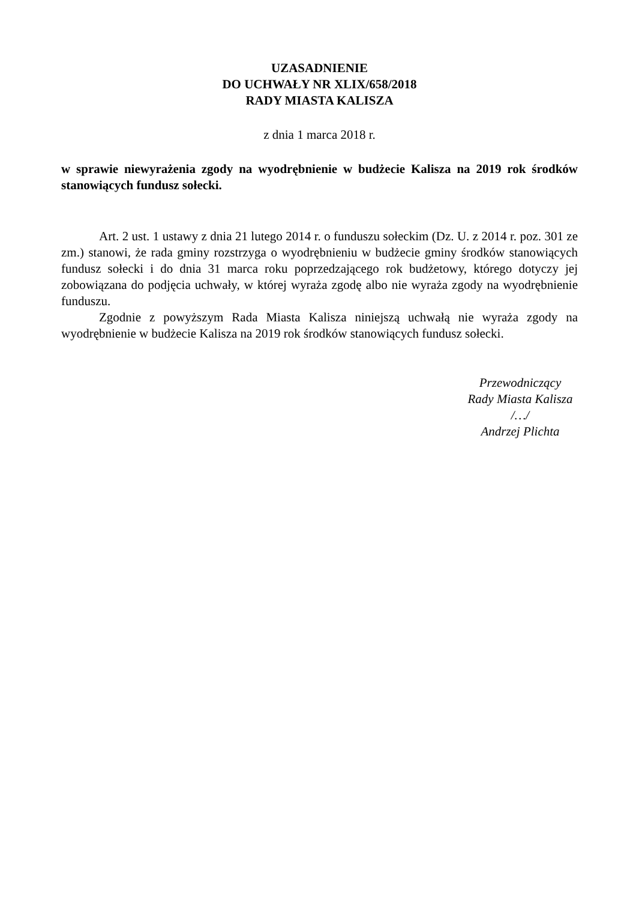UZASADNIENIE
DO UCHWAŁY NR XLIX/658/2018
RADY MIASTA KALISZA
z dnia 1 marca 2018 r.
w sprawie niewyrażenia zgody na wyodrębnienie w budżecie Kalisza na 2019 rok środków stanowiących fundusz sołecki.
Art. 2 ust. 1 ustawy z dnia 21 lutego 2014 r. o funduszu sołeckim (Dz. U. z 2014 r. poz. 301 ze zm.) stanowi, że rada gminy rozstrzyga o wyodrębnieniu w budżecie gminy środków stanowiących fundusz sołecki i do dnia 31 marca roku poprzedzającego rok budżetowy, którego dotyczy jej zobowiązana do podjęcia uchwały, w której wyraża zgodę albo nie wyraża zgody na wyodrębnienie funduszu.
Zgodnie z powyższym Rada Miasta Kalisza niniejszą uchwałą nie wyraża zgody na wyodrębnienie w budżecie Kalisza na 2019 rok środków stanowiących fundusz sołecki.
Przewodniczący
Rady Miasta Kalisza
/…/
Andrzej Plichta